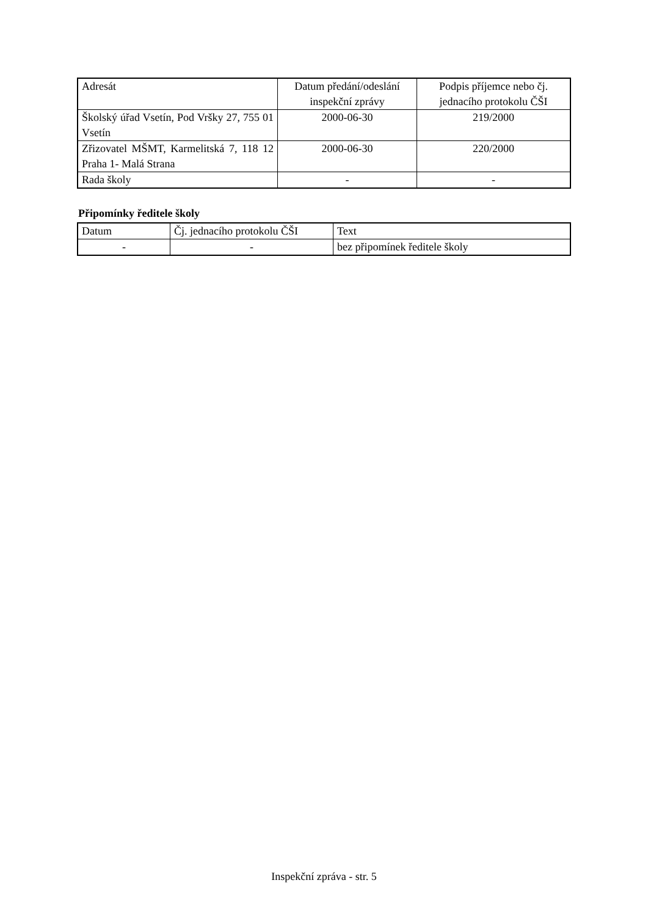| Adresát | Datum předání/odeslání inspekční zprávy | Podpis příjemce nebo čj. jednacího protokolu ČŠI |
| --- | --- | --- |
| Školský úřad Vsetín, Pod Vršky 27, 755 01 Vsetín | 2000-06-30 | 219/2000 |
| Zřizovatel MŠMT, Karmelitská 7, 118 12 Praha 1- Malá Strana | 2000-06-30 | 220/2000 |
| Rada školy | - | - |
Připomínky ředitele školy
| Datum | Čj. jednacího protokolu ČŠI | Text |
| --- | --- | --- |
| - | - | bez připomínek ředitele školy |
Inspekční zpráva - str. 5